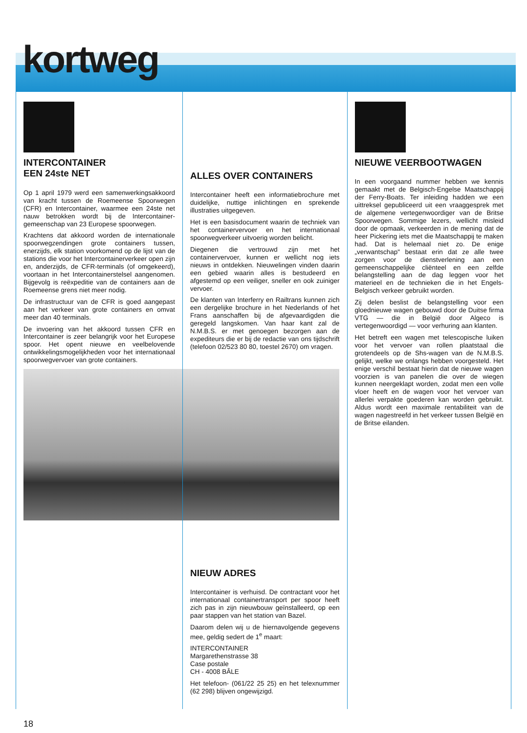kortweg
INTERCONTAINER
EEN 24ste NET
Op 1 april 1979 werd een samenwerkingsakkoord van kracht tussen de Roemeense Spoorwegen (CFR) en Intercontainer, waarmee een 24ste net nauw betrokken wordt bij de Intercontainer-gemeenschap van 23 Europese spoorwegen.
Krachtens dat akkoord worden de internationale spoorwegzendingen grote containers tussen, enerzijds, elk station voorkomend op de lijst van de stations die voor het Intercontainerverkeer open zijn en, anderzijds, de CFR-terminals (of omgekeerd), voortaan in het Intercontainerstelsel aangenomen. Bijgevolg is reëxpeditie van de containers aan de Roemeense grens niet meer nodig.
De infrastructuur van de CFR is goed aangepast aan het verkeer van grote containers en omvat meer dan 40 terminals.
De invoering van het akkoord tussen CFR en Intercontainer is zeer belangrijk voor het Europese spoor. Het opent nieuwe en veelbelovende ontwikkelingsmogelijkheden voor het internationaal spoorwegvervoer van grote containers.
ALLES OVER CONTAINERS
Intercontainer heeft een informatiebrochure met duidelijke, nuttige inlichtingen en sprekende illustraties uitgegeven.
Het is een basisdocument waarin de techniek van het containervervoer en het internationaal spoorwegverkeer uitvoerig worden belicht.
Diegenen die vertrouwd zijn met het containervervoer, kunnen er wellicht nog iets nieuws in ontdekken. Nieuwelingen vinden daarin een gebied waarin alles is bestudeerd en afgestemd op een veiliger, sneller en ook zuiniger vervoer.
De klanten van Interferry en Railtrans kunnen zich een dergelijke brochure in het Nederlands of het Frans aanschaffen bij de afgevaardigden die geregeld langskomen. Van haar kant zal de N.M.B.S. er met genoegen bezorgen aan de expediteurs die er bij de redactie van ons tijdschrift (telefoon 02/523 80 80, toestel 2670) om vragen.
NIEUW ADRES
Intercontainer is verhuisd. De contractant voor het internationaal containertransport per spoor heeft zich pas in zijn nieuwbouw geïnstalleerd, op een paar stappen van het station van Bazel.
Daarom delen wij u de hiernavolgende gegevens mee, geldig sedert de 1<sup>e</sup> maart:
INTERCONTAINER
Margarethenstrasse 38
Case postale
CH - 4008 BÂLE
Het telefoon- (061/22 25 25) en het telexnummer (62 298) blijven ongewijzigd.
NIEUWE VEERBOOTWAGEN
In een voorgaand nummer hebben we kennis gemaakt met de Belgisch-Engelse Maatschappij der Ferry-Boats. Ter inleiding hadden we een uittreksel gepubliceerd uit een vraaggesprek met de algemene vertegenwoordiger van de Britse Spoorwegen. Sommige lezers, wellicht misleid door de opmaak, verkeerden in de mening dat de heer Pickering iets met die Maatschappij te maken had. Dat is helemaal niet zo. De enige „verwantschap" bestaat erin dat ze alle twee zorgen voor de dienstverlening aan een gemeenschappelijke cliënteel en een zelfde belangstelling aan de dag leggen voor het materieel en de technieken die in het Engels-Belgisch verkeer gebruikt worden.
Zij delen beslist de belangstelling voor een gloednieuwe wagen gebouwd door de Duitse firma VTG — die in België door Algeco is vertegenwoordigd — voor verhuring aan klanten.
Het betreft een wagen met telescopische luiken voor het vervoer van rollen plaatstaal die grotendeels op de Shs-wagen van de N.M.B.S. gelijkt, welke we onlangs hebben voorgesteld. Het enige verschil bestaat hierin dat de nieuwe wagen voorzien is van panelen die over de wiegen kunnen neergeklapt worden, zodat men een volle vloer heeft en de wagen voor het vervoer van allerlei verpakte goederen kan worden gebruikt. Aldus wordt een maximale rentabiliteit van de wagen nagestreefd in het verkeer tussen België en de Britse eilanden.
18